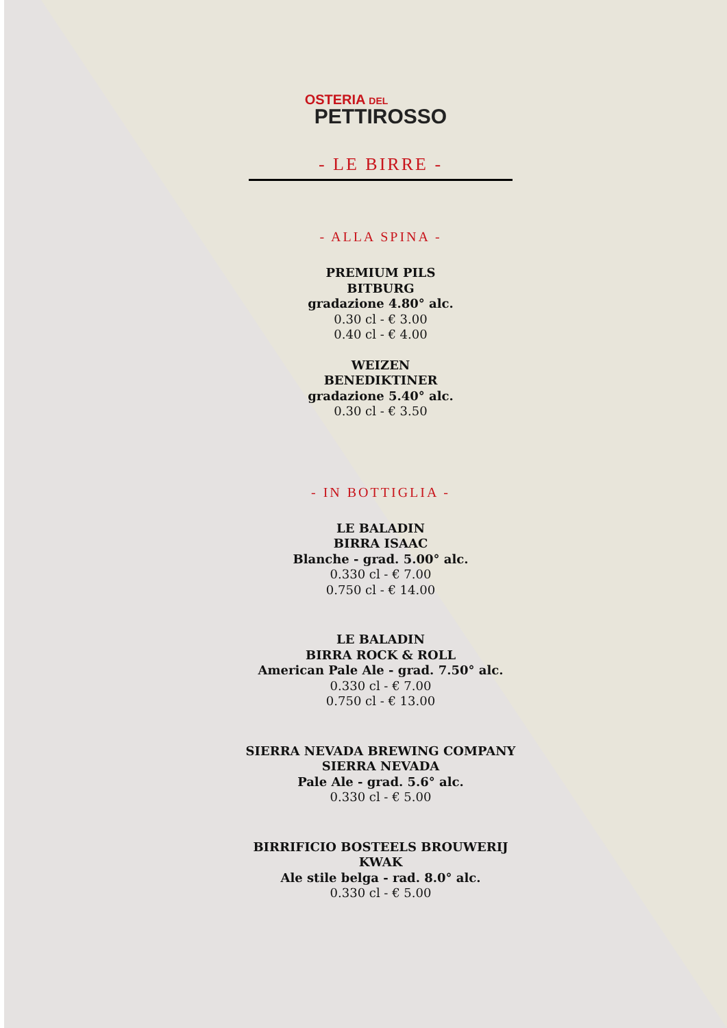OSTERIA DEL
PETTIROSSO
- LE BIRRE -
- ALLA SPINA -
PREMIUM PILS
BITBURG
gradazione 4.80° alc.
0.30 cl - € 3.00
0.40 cl - € 4.00
WEIZEN
BENEDIKTINER
gradazione 5.40° alc.
0.30 cl - € 3.50
- IN BOTTIGLIA -
LE BALADIN
BIRRA ISAAC
Blanche - grad. 5.00° alc.
0.330 cl - € 7.00
0.750 cl - € 14.00
LE BALADIN
BIRRA ROCK & ROLL
American Pale Ale - grad. 7.50° alc.
0.330 cl - € 7.00
0.750 cl - € 13.00
SIERRA NEVADA BREWING COMPANY
SIERRA NEVADA
Pale Ale - grad. 5.6° alc.
0.330 cl - € 5.00
BIRRIFICIO BOSTEELS BROUWERIJ
KWAK
Ale stile belga - rad. 8.0° alc.
0.330 cl - € 5.00